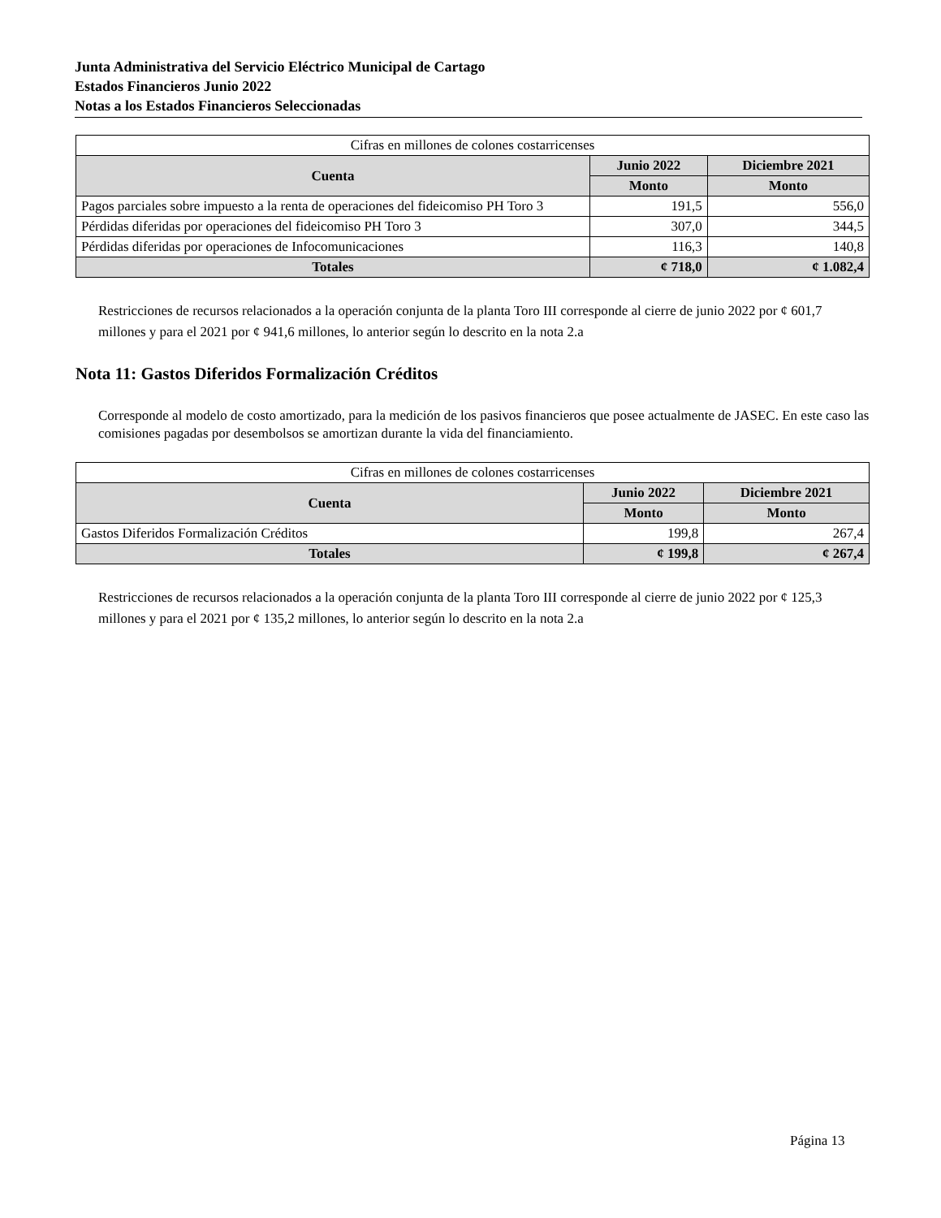Junta Administrativa del Servicio Eléctrico Municipal de Cartago
Estados Financieros Junio 2022
Notas a los Estados Financieros Seleccionadas
| Cifras en millones de colones costarricenses | | |
| Cuenta | Junio 2022 | Diciembre 2021 |
| | Monto | Monto |
| Pagos parciales sobre impuesto a la renta de operaciones del fideicomiso PH Toro 3 | 191,5 | 556,0 |
| Pérdidas diferidas por operaciones del fideicomiso PH Toro 3 | 307,0 | 344,5 |
| Pérdidas diferidas por operaciones de Infocomunicaciones | 116,3 | 140,8 |
| Totales | ¢ 718,0 | ¢ 1.082,4 |
Restricciones de recursos relacionados a la operación conjunta de la planta Toro III corresponde al cierre de junio 2022 por ¢ 601,7 millones y para el 2021 por ¢ 941,6 millones, lo anterior según lo descrito en la nota 2.a
Nota 11: Gastos Diferidos Formalización Créditos
Corresponde al modelo de costo amortizado, para la medición de los pasivos financieros que posee actualmente de JASEC. En este caso las comisiones pagadas por desembolsos se amortizan durante la vida del financiamiento.
| Cifras en millones de colones costarricenses | | |
| Cuenta | Junio 2022 | Diciembre 2021 |
| | Monto | Monto |
| Gastos Diferidos Formalización Créditos | 199,8 | 267,4 |
| Totales | ¢ 199,8 | ¢ 267,4 |
Restricciones de recursos relacionados a la operación conjunta de la planta Toro III corresponde al cierre de junio 2022 por ¢ 125,3 millones y para el 2021 por ¢ 135,2 millones, lo anterior según lo descrito en la nota 2.a
Página 13